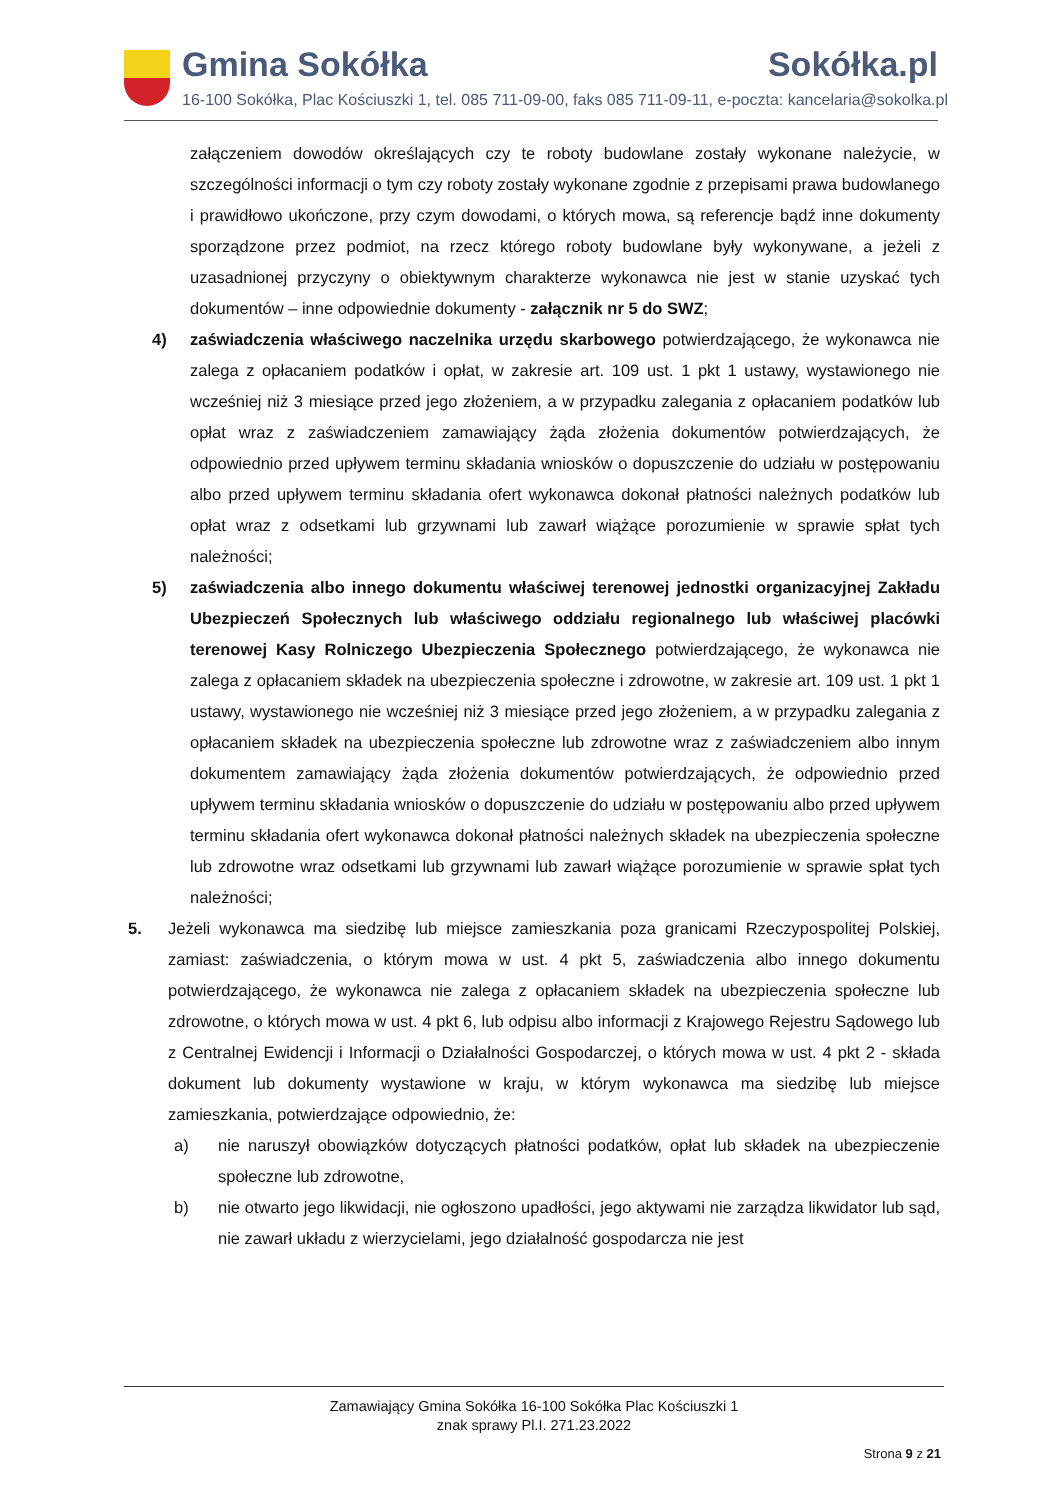Gmina Sokółka Sokółka.pl
16-100 Sokółka, Plac Kościuszki 1, tel. 085 711-09-00, faks 085 711-09-11, e-poczta: kancelaria@sokolka.pl
załączeniem dowodów określających czy te roboty budowlane zostały wykonane należycie, w szczególności informacji o tym czy roboty zostały wykonane zgodnie z przepisami prawa budowlanego i prawidłowo ukończone, przy czym dowodami, o których mowa, są referencje bądź inne dokumenty sporządzone przez podmiot, na rzecz którego roboty budowlane były wykonywane, a jeżeli z uzasadnionej przyczyny o obiektywnym charakterze wykonawca nie jest w stanie uzyskać tych dokumentów – inne odpowiednie dokumenty - załącznik nr 5 do SWZ;
4) zaświadczenia właściwego naczelnika urzędu skarbowego potwierdzającego, że wykonawca nie zalega z opłacaniem podatków i opłat, w zakresie art. 109 ust. 1 pkt 1 ustawy, wystawionego nie wcześniej niż 3 miesiące przed jego złożeniem, a w przypadku zalegania z opłacaniem podatków lub opłat wraz z zaświadczeniem zamawiający żąda złożenia dokumentów potwierdzających, że odpowiednio przed upływem terminu składania wniosków o dopuszczenie do udziału w postępowaniu albo przed upływem terminu składania ofert wykonawca dokonał płatności należnych podatków lub opłat wraz z odsetkami lub grzywnami lub zawarł wiążące porozumienie w sprawie spłat tych należności;
5) zaświadczenia albo innego dokumentu właściwej terenowej jednostki organizacyjnej Zakładu Ubezpieczeń Społecznych lub właściwego oddziału regionalnego lub właściwej placówki terenowej Kasy Rolniczego Ubezpieczenia Społecznego potwierdzającego, że wykonawca nie zalega z opłacaniem składek na ubezpieczenia społeczne i zdrowotne, w zakresie art. 109 ust. 1 pkt 1 ustawy, wystawionego nie wcześniej niż 3 miesiące przed jego złożeniem, a w przypadku zalegania z opłacaniem składek na ubezpieczenia społeczne lub zdrowotne wraz z zaświadczeniem albo innym dokumentem zamawiający żąda złożenia dokumentów potwierdzających, że odpowiednio przed upływem terminu składania wniosków o dopuszczenie do udziału w postępowaniu albo przed upływem terminu składania ofert wykonawca dokonał płatności należnych składek na ubezpieczenia społeczne lub zdrowotne wraz odsetkami lub grzywnami lub zawarł wiążące porozumienie w sprawie spłat tych należności;
5. Jeżeli wykonawca ma siedzibę lub miejsce zamieszkania poza granicami Rzeczypospolitej Polskiej, zamiast: zaświadczenia, o którym mowa w ust. 4 pkt 5, zaświadczenia albo innego dokumentu potwierdzającego, że wykonawca nie zalega z opłacaniem składek na ubezpieczenia społeczne lub zdrowotne, o których mowa w ust. 4 pkt 6, lub odpisu albo informacji z Krajowego Rejestru Sądowego lub z Centralnej Ewidencji i Informacji o Działalności Gospodarczej, o których mowa w ust. 4 pkt 2 - składa dokument lub dokumenty wystawione w kraju, w którym wykonawca ma siedzibę lub miejsce zamieszkania, potwierdzające odpowiednio, że:
a) nie naruszył obowiązków dotyczących płatności podatków, opłat lub składek na ubezpieczenie społeczne lub zdrowotne,
b) nie otwarto jego likwidacji, nie ogłoszono upadłości, jego aktywami nie zarządza likwidator lub sąd, nie zawarł układu z wierzycielami, jego działalność gospodarcza nie jest
Zamawiający Gmina Sokółka 16-100 Sokółka Plac Kościuszki 1
znak sprawy Pl.I. 271.23.2022
Strona 9 z 21